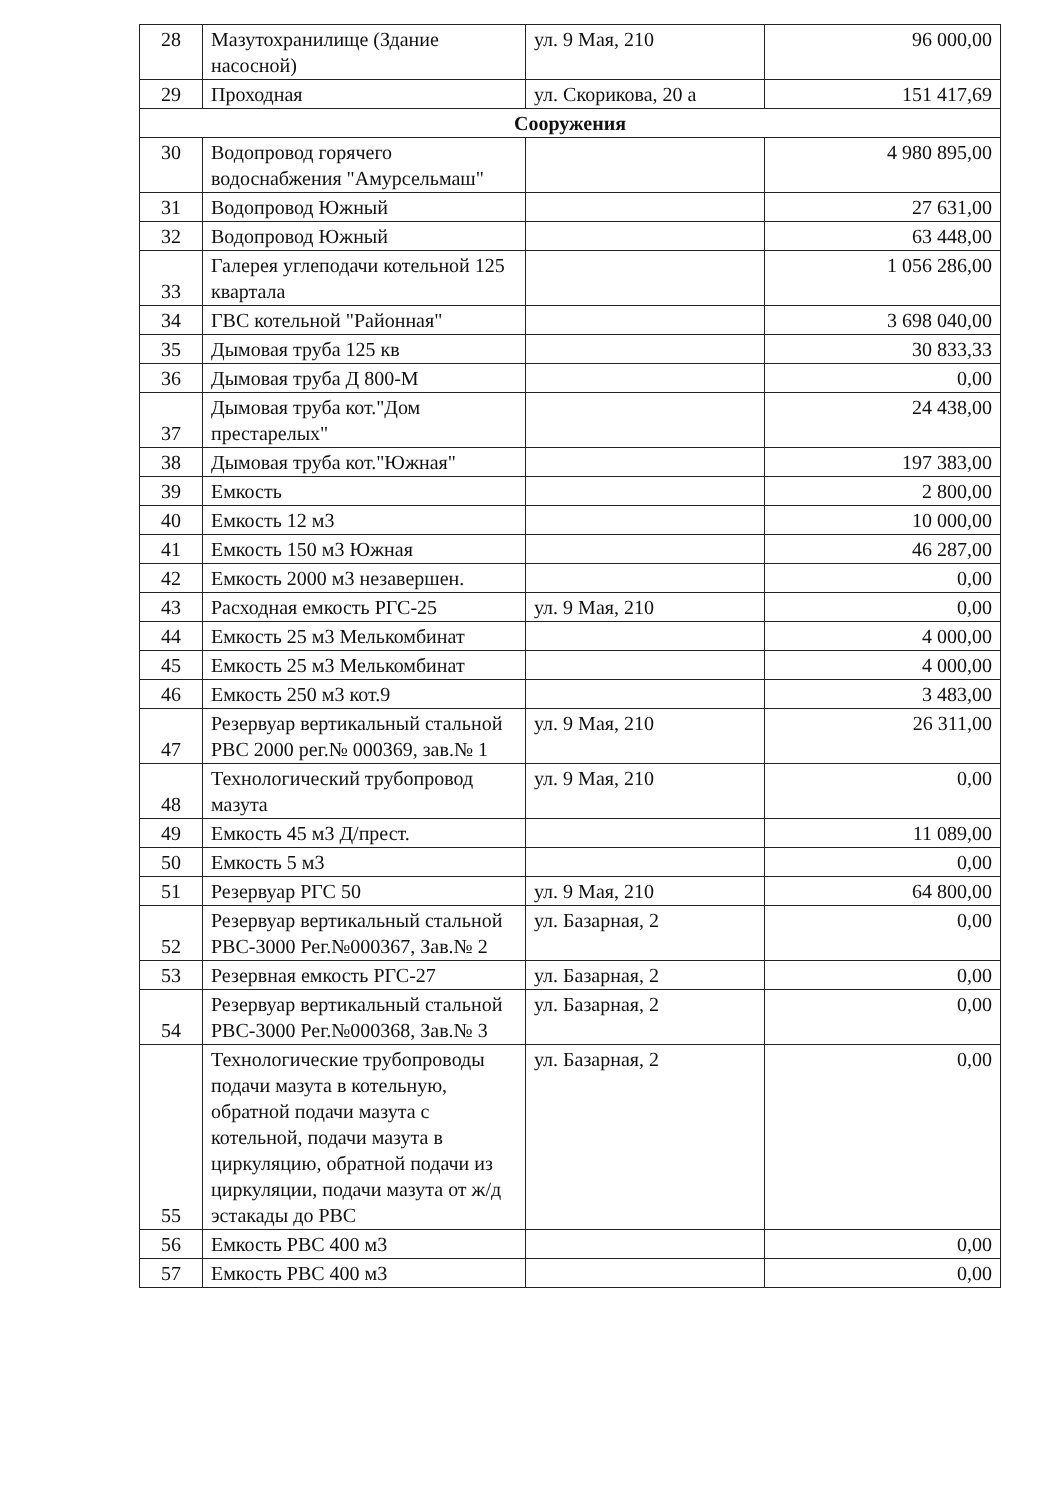| 28 | Мазутохранилище (Здание насосной) | ул. 9 Мая, 210 | 96 000,00 |
| 29 | Проходная | ул. Скорикова, 20 а | 151 417,69 |
| Сооружения | | | |
| 30 | Водопровод горячего водоснабжения "Амурсельмаш" | | 4 980 895,00 |
| 31 | Водопровод Южный | | 27 631,00 |
| 32 | Водопровод Южный | | 63 448,00 |
| 33 | Галерея углеподачи котельной 125 квартала | | 1 056 286,00 |
| 34 | ГВС котельной "Районная" | | 3 698 040,00 |
| 35 | Дымовая труба 125 кв | | 30 833,33 |
| 36 | Дымовая труба Д 800-М | | 0,00 |
| 37 | Дымовая труба кот."Дом престарелых" | | 24 438,00 |
| 38 | Дымовая труба кот."Южная" | | 197 383,00 |
| 39 | Емкость | | 2 800,00 |
| 40 | Емкость 12 м3 | | 10 000,00 |
| 41 | Емкость 150 м3 Южная | | 46 287,00 |
| 42 | Емкость 2000 м3 незавершен. | | 0,00 |
| 43 | Расходная емкость РГС-25 | ул. 9 Мая, 210 | 0,00 |
| 44 | Емкость 25 м3 Мелькомбинат | | 4 000,00 |
| 45 | Емкость 25 м3 Мелькомбинат | | 4 000,00 |
| 46 | Емкость 250 м3 кот.9 | | 3 483,00 |
| 47 | Резервуар вертикальный стальной РВС 2000 рег.№ 000369, зав.№ 1 | ул. 9 Мая, 210 | 26 311,00 |
| 48 | Технологический трубопровод мазута | ул. 9 Мая, 210 | 0,00 |
| 49 | Емкость 45 м3 Д/прест. | | 11 089,00 |
| 50 | Емкость 5 м3 | | 0,00 |
| 51 | Резервуар РГС 50 | ул. 9 Мая, 210 | 64 800,00 |
| 52 | Резервуар вертикальный стальной РВС-3000 Рег.№000367, Зав.№ 2 | ул. Базарная, 2 | 0,00 |
| 53 | Резервная емкость РГС-27 | ул. Базарная, 2 | 0,00 |
| 54 | Резервуар вертикальный стальной РВС-3000 Рег.№000368, Зав.№ 3 | ул. Базарная, 2 | 0,00 |
| 55 | Технологические трубопроводы подачи мазута в котельную, обратной подачи мазута с котельной, подачи мазута в циркуляцию, обратной подачи из циркуляции, подачи мазута от ж/д эстакады до РВС | ул. Базарная, 2 | 0,00 |
| 56 | Емкость РВС 400 м3 | | 0,00 |
| 57 | Емкость РВС 400 м3 | | 0,00 |